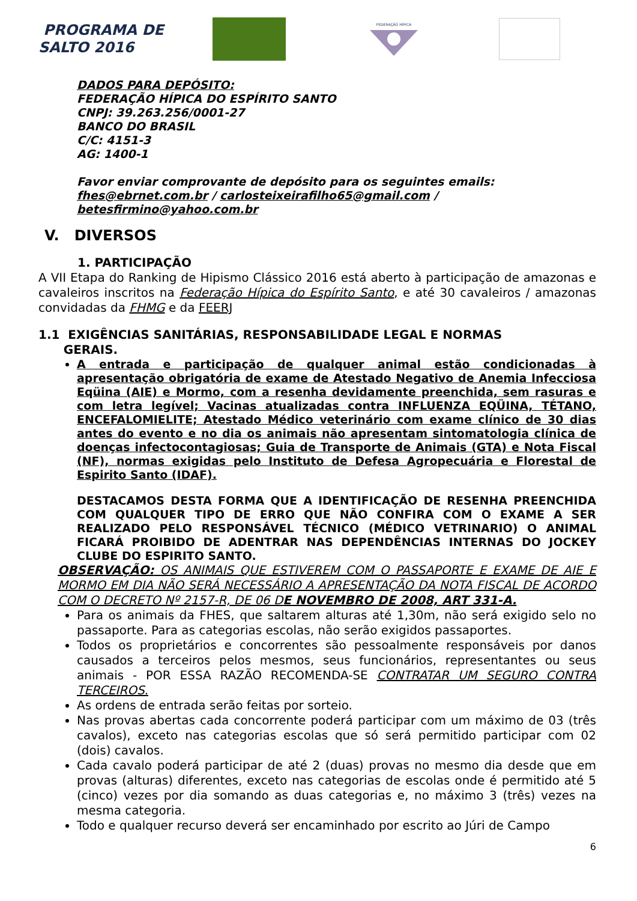PROGRAMA DE
SALTO 2016
FEDERAÇÃO HÍPICA
DADOS PARA DEPÓSITO:
FEDERAÇÃO HÍPICA DO ESPÍRITO SANTO
CNPJ: 39.263.256/0001-27
BANCO DO BRASIL
C/C: 4151-3
AG: 1400-1
Favor enviar comprovante de depósito para os seguintes emails:
fhes@ebrnet.com.br / carlosteixeirafilho65@gmail.com / betesfirmino@yahoo.com.br
V. DIVERSOS
1. PARTICIPAÇÃO
A VII Etapa do Ranking de Hipismo Clássico 2016 está aberto à participação de amazonas e cavaleiros inscritos na Federação Hípica do Espírito Santo, e até 30 cavaleiros / amazonas convidadas da FHMG e da FEERJ
1.1 EXIGÊNCIAS SANITÁRIAS, RESPONSABILIDADE LEGAL E NORMAS
GERAIS.
A entrada e participação de qualquer animal estão condicionadas à apresentação obrigatória de exame de Atestado Negativo de Anemia Infecciosa Eqüina (AIE) e Mormo, com a resenha devidamente preenchida, sem rasuras e com letra legível; Vacinas atualizadas contra INFLUENZA EQÜINA, TÉTANO, ENCEFALOMIELITE; Atestado Médico veterinário com exame clínico de 30 dias antes do evento e no dia os animais não apresentam sintomatologia clínica de doenças infectocontagiosas; Guia de Transporte de Animais (GTA) e Nota Fiscal (NF), normas exigidas pelo Instituto de Defesa Agropecuária e Florestal de Espirito Santo (IDAF).
DESTACAMOS DESTA FORMA QUE A IDENTIFICAÇÃO DE RESENHA PREENCHIDA COM QUALQUER TIPO DE ERRO QUE NÃO CONFIRA COM O EXAME A SER REALIZADO PELO RESPONSÁVEL TÉCNICO (MÉDICO VETRINARIO) O ANIMAL FICARÁ PROIBIDO DE ADENTRAR NAS DEPENDÊNCIAS INTERNAS DO JOCKEY CLUBE DO ESPIRITO SANTO.
OBSERVAÇÃO: OS ANIMAIS QUE ESTIVEREM COM O PASSAPORTE E EXAME DE AIE E MORMO EM DIA NÃO SERÁ NECESSÁRIO A APRESENTAÇÃO DA NOTA FISCAL DE ACORDO COM O DECRETO Nº 2157-R, DE 06 DE NOVEMBRO DE 2008, ART 331-A.
Para os animais da FHES, que saltarem alturas até 1,30m, não será exigido selo no passaporte. Para as categorias escolas, não serão exigidos passaportes.
Todos os proprietários e concorrentes são pessoalmente responsáveis por danos causados a terceiros pelos mesmos, seus funcionários, representantes ou seus animais - POR ESSA RAZÃO RECOMENDA-SE CONTRATAR UM SEGURO CONTRA TERCEIROS.
As ordens de entrada serão feitas por sorteio.
Nas provas abertas cada concorrente poderá participar com um máximo de 03 (três cavalos), exceto nas categorias escolas que só será permitido participar com 02 (dois) cavalos.
Cada cavalo poderá participar de até 2 (duas) provas no mesmo dia desde que em provas (alturas) diferentes, exceto nas categorias de escolas onde é permitido até 5 (cinco) vezes por dia somando as duas categorias e, no máximo 3 (três) vezes na mesma categoria.
Todo e qualquer recurso deverá ser encaminhado por escrito ao Júri de Campo
6